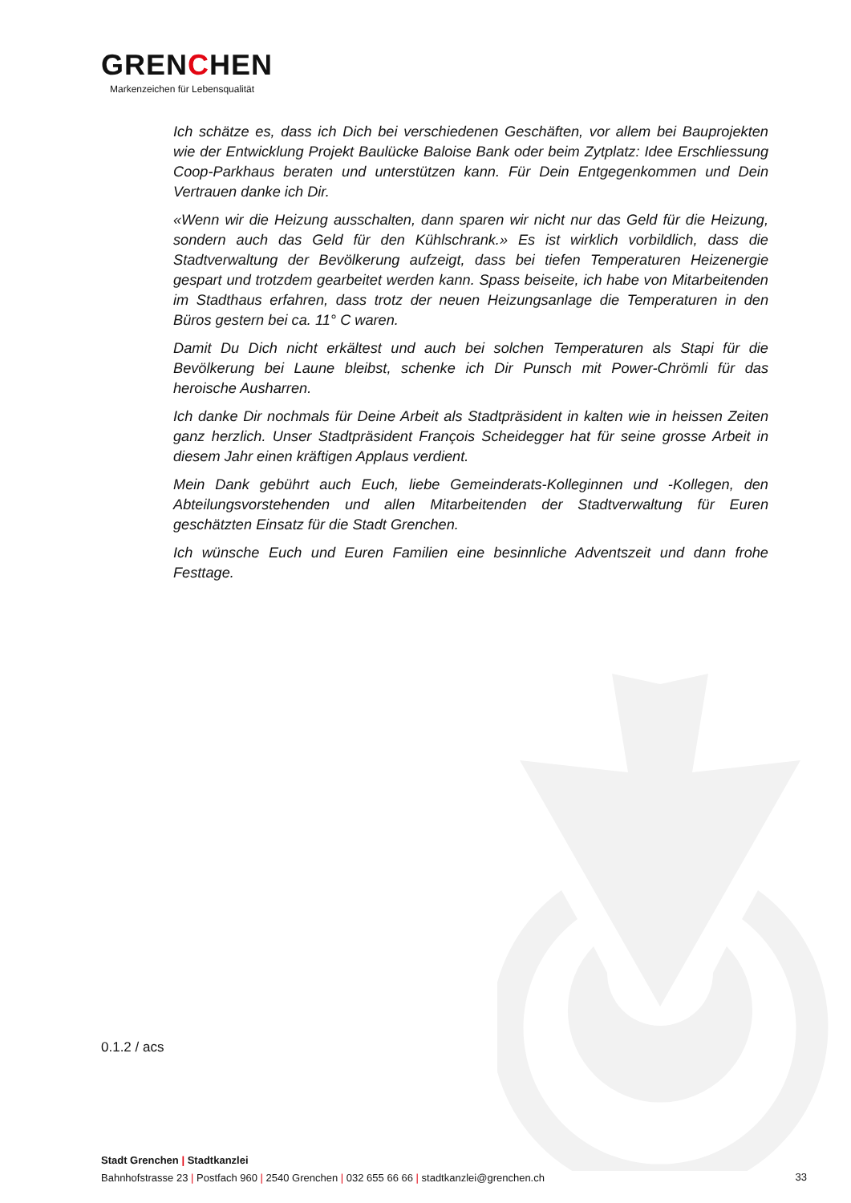GRENCHEN
Markenzeichen für Lebensqualität
Ich schätze es, dass ich Dich bei verschiedenen Geschäften, vor allem bei Bauprojekten wie der Entwicklung Projekt Baulücke Baloise Bank oder beim Zytplatz: Idee Erschliessung Coop-Parkhaus beraten und unterstützen kann. Für Dein Entgegenkommen und Dein Vertrauen danke ich Dir.
«Wenn wir die Heizung ausschalten, dann sparen wir nicht nur das Geld für die Heizung, sondern auch das Geld für den Kühlschrank.» Es ist wirklich vorbildlich, dass die Stadtverwaltung der Bevölkerung aufzeigt, dass bei tiefen Temperaturen Heizenergie gespart und trotzdem gearbeitet werden kann. Spass beiseite, ich habe von Mitarbeitenden im Stadthaus erfahren, dass trotz der neuen Heizungsanlage die Temperaturen in den Büros gestern bei ca. 11° C waren.
Damit Du Dich nicht erkältest und auch bei solchen Temperaturen als Stapi für die Bevölkerung bei Laune bleibst, schenke ich Dir Punsch mit Power-Chrömli für das heroische Ausharren.
Ich danke Dir nochmals für Deine Arbeit als Stadtpräsident in kalten wie in heissen Zeiten ganz herzlich. Unser Stadtpräsident François Scheidegger hat für seine grosse Arbeit in diesem Jahr einen kräftigen Applaus verdient.
Mein Dank gebührt auch Euch, liebe Gemeinderats-Kolleginnen und -Kollegen, den Abteilungsvorstehenden und allen Mitarbeitenden der Stadtverwaltung für Euren geschätzten Einsatz für die Stadt Grenchen.
Ich wünsche Euch und Euren Familien eine besinnliche Adventszeit und dann frohe Festtage.
0.1.2 / acs
Stadt Grenchen | Stadtkanzlei
Bahnhofstrasse 23 | Postfach 960 | 2540 Grenchen | 032 655 66 66 | stadtkanzlei@grenchen.ch
33